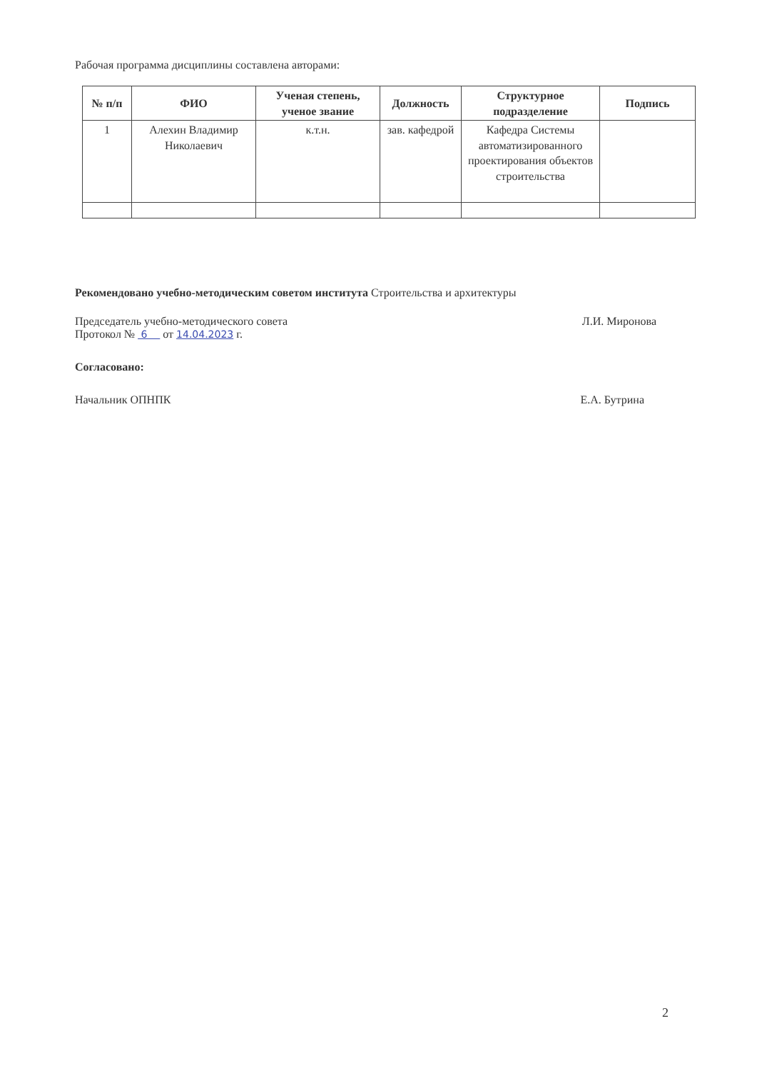Рабочая программа дисциплины составлена авторами:
| № п/п | ФИО | Ученая степень, ученое звание | Должность | Структурное подразделение | Подпись |
| --- | --- | --- | --- | --- | --- |
| 1 | Алехин Владимир Николаевич | к.т.н. | зав. кафедрой | Кафедра Системы автоматизированного проектирования объектов строительства | |
Рекомендовано учебно-методическим советом института Строительства и архитектуры
Председатель учебно-методического совета
Протокол № 6 от 14.04.2023 г.
Л.И. Миронова
Согласовано:
Начальник ОПНПК Е.А. Бутрина
2